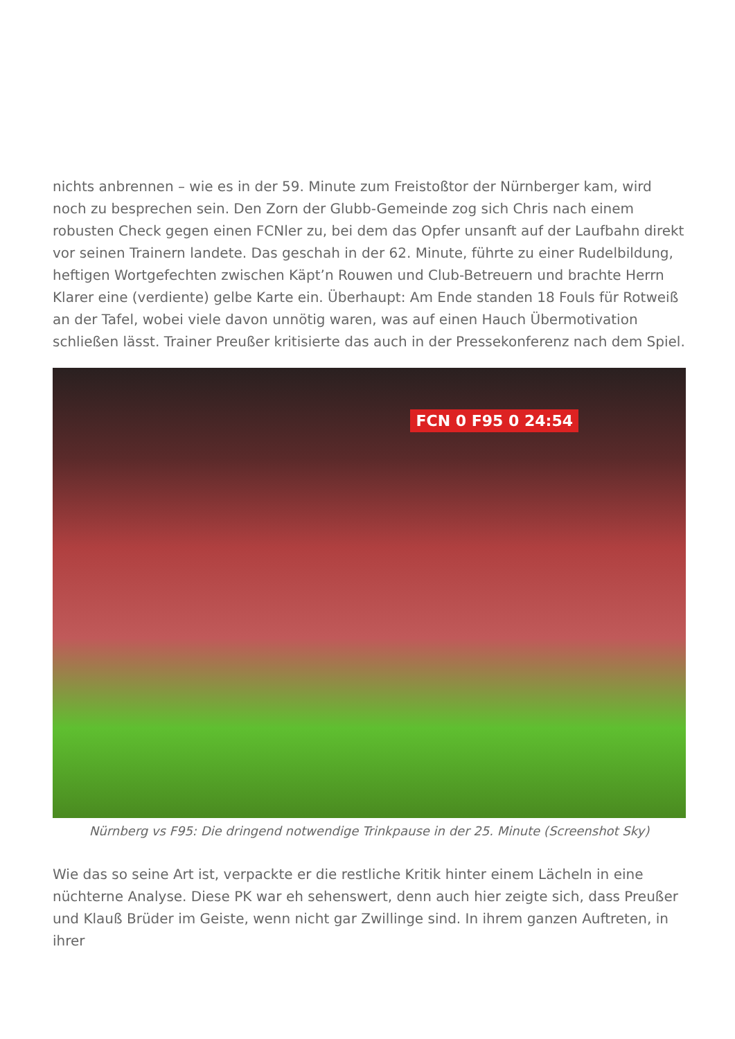nichts anbrennen – wie es in der 59. Minute zum Freistoßtor der Nürnberger kam, wird noch zu besprechen sein. Den Zorn der Glubb-Gemeinde zog sich Chris nach einem robusten Check gegen einen FCNler zu, bei dem das Opfer unsanft auf der Laufbahn direkt vor seinen Trainern landete. Das geschah in der 62. Minute, führte zu einer Rudelbildung, heftigen Wortgefechten zwischen Käpt’n Rouwen und Club-Betreuern und brachte Herrn Klarer eine (verdiente) gelbe Karte ein. Überhaupt: Am Ende standen 18 Fouls für Rotweiß an der Tafel, wobei viele davon unnötig waren, was auf einen Hauch Übermotivation schließen lässt. Trainer Preußer kritisierte das auch in der Pressekonferenz nach dem Spiel.
FCN 0 F95 0 24:54
Nürnberg vs F95: Die dringend notwendige Trinkpause in der 25. Minute (Screenshot Sky)
Wie das so seine Art ist, verpackte er die restliche Kritik hinter einem Lächeln in eine nüchterne Analyse. Diese PK war eh sehenswert, denn auch hier zeigte sich, dass Preußer und Klauß Brüder im Geiste, wenn nicht gar Zwillinge sind. In ihrem ganzen Auftreten, in ihrer